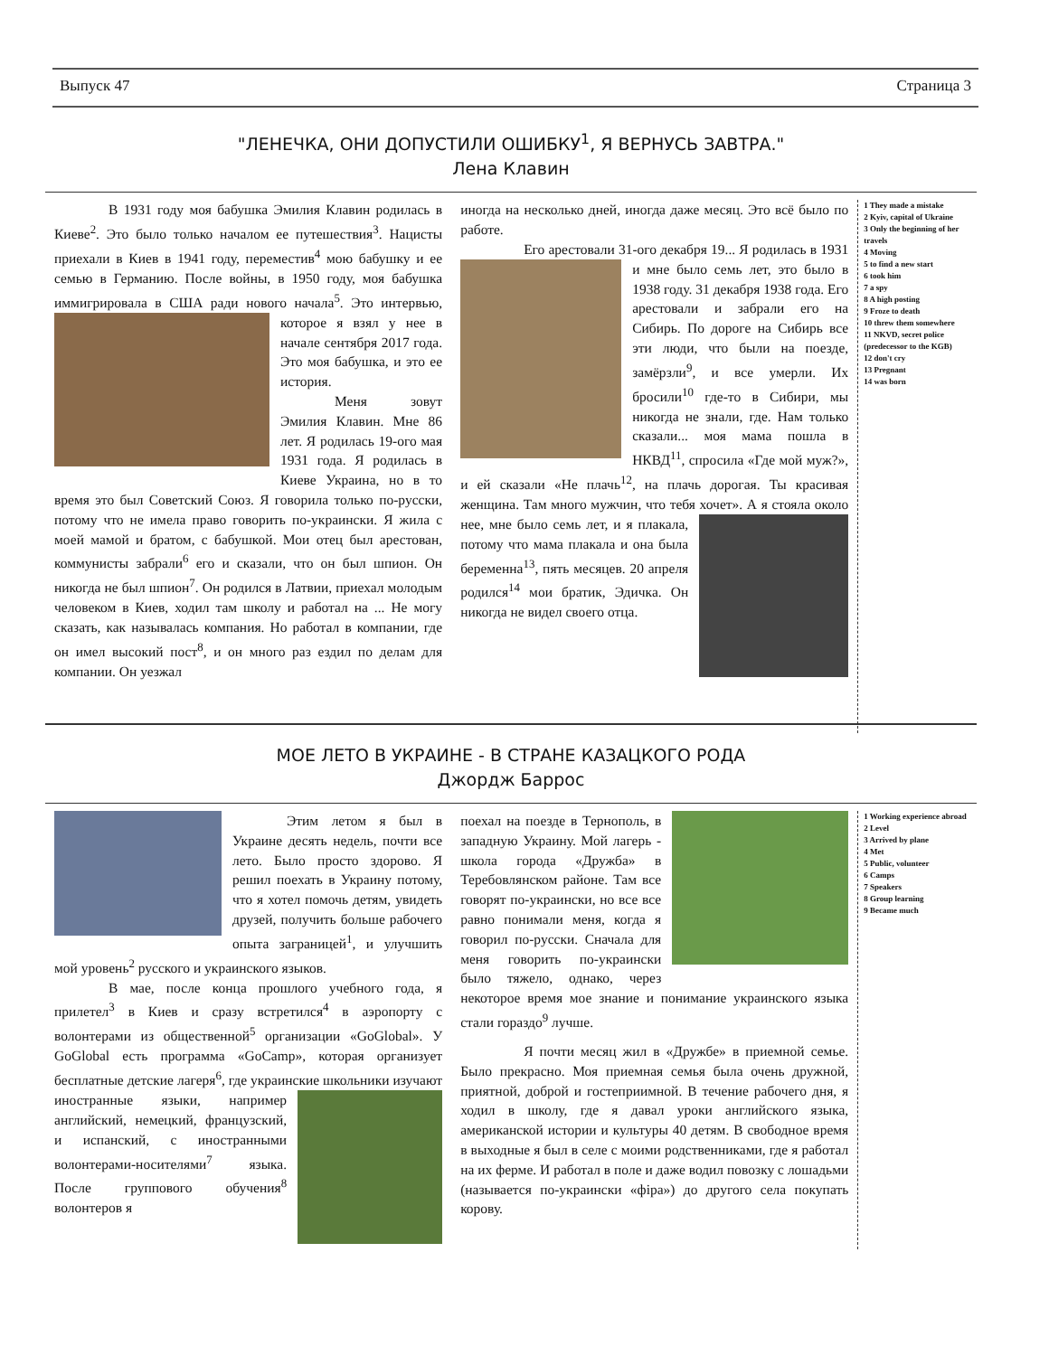Выпуск 47 Страница 3
"ЛЕНЕЧКА, ОНИ ДОПУСТИЛИ ОШИБКУ<sup>1</sup>, Я ВЕРНУСЬ ЗАВТРА."
Лена Клавин
В 1931 году моя бабушка Эмилия Клавин родилась в Киеве<sup>2</sup>. Это было только началом ее путешествия<sup>3</sup>. Нацисты приехали в Киев в 1941 году, переместив<sup>4</sup> мою бабушку и ее семью в Германию. После войны, в 1950 году, моя бабушка иммигрировала в США ради нового начала<sup>5</sup>. Это интервью, которое я взял у нее в начале сентября 2017 года. Это моя бабушка, и это ее история.
Меня зовут Эмилия Клавин. Мне 86 лет. Я родилась 19-ого мая 1931 года. Я родилась в Киеве Украина, но в то время это был Советский Союз. Я говорила только по-русски, потому что не имела право говорить по-украински. Я жила с моей мамой и братом, с бабушкой. Мои отец был арестован, коммунисты забрали<sup>6</sup> его и сказали, что он был шпион. Он никогда не был шпион<sup>7</sup>. Он родился в Латвии, приехал молодым человеком в Киев, ходил там школу и работал на ... Не могу сказать, как называлась компания. Но работал в компании, где он имел высокий пост<sup>8</sup>, и он много раз ездил по делам для компании. Он уезжал
иногда на несколько дней, иногда даже месяц. Это всё было по работе.
Его арестовали 31-ого декабря 19... Я родилась в 1931 и мне было семь лет, это было в 1938 году. 31 декабря 1938 года. Его арестовали и забрали его на Сибирь. По дороге на Сибирь все эти люди, что были на поезде, замёрзли<sup>9</sup>, и все умерли. Их бросили<sup>10</sup> где-то в Сибири, мы никогда не знали, где. Нам только сказали... моя мама пошла в НКВД<sup>11</sup>, спросила «Где мой муж?», и ей сказали «Не плачь<sup>12</sup>, на плачь дорогая. Ты красивая женщина. Там много мужчин, что тебя хочет». А я стояла около нее, мне было семь лет, и я плакала, потому что мама плакала и она была беременна<sup>13</sup>, пять месяцев. 20 апреля родился<sup>14</sup> мои братик, Эдичка. Он никогда не видел своего отца.
1 They made a mistake
2 Kyiv, capital of Ukraine
3 Only the beginning of her travels
4 Moving
5 to find a new start
6 took him
7 a spy
8 A high posting
9 Froze to death
10 threw them somewhere
11 NKVD, secret police (predecessor to the KGB)
12 don't cry
13 Pregnant
14 was born
МОЕ ЛЕТО В УКРАИНЕ - В СТРАНЕ КАЗАЦКОГО РОДА
Джордж Баррос
Этим летом я был в Украине десять недель, почти все лето. Было просто здорово. Я решил поехать в Украину потому, что я хотел помочь детям, увидеть друзей, получить больше рабочего опыта заграницей<sup>1</sup>, и улучшить мой уровень<sup>2</sup> русского и украинского языков.
В мае, после конца прошлого учебного года, я прилетел<sup>3</sup> в Киев и сразу встретился<sup>4</sup> в аэропорту с волонтерами из общественной<sup>5</sup> организации «GoGlobal». У GoGlobal есть программа «GoCamp», которая организует бесплатные детские лагеря<sup>6</sup>, где украинские школьники изучают иностранные языки, например английский, немецкий, французский, и испанский, с иностранными волонтерами-носителями<sup>7</sup> языка. После группового обучения<sup>8</sup> волонтеров я
поехал на поезде в Тернополь, в западную Украину. Мой лагерь - школа города «Дружба» в Теребовлянском районе. Там все говорят по-украински, но все все равно понимали меня, когда я говорил по-русски. Сначала для меня говорить по-украински было тяжело, однако, через некоторое время мое знание и понимание украинского языка стали гораздо<sup>9</sup> лучше.
Я почти месяц жил в «Дружбе» в приемной семье. Было прекрасно. Моя приемная семья была очень дружной, приятной, доброй и гостеприимной. В течение рабочего дня, я ходил в школу, где я давал уроки английского языка, американской истории и культуры 40 детям. В свободное время в выходные я был в селе с моими родственниками, где я работал на их ферме. И работал в поле и даже водил повозку с лошадьми (называется по-украински «фіра») до другого села покупать корову.
1 Working experience abroad
2 Level
3 Arrived by plane
4 Met
5 Public, volunteer
6 Camps
7 Speakers
8 Group learning
9 Became much